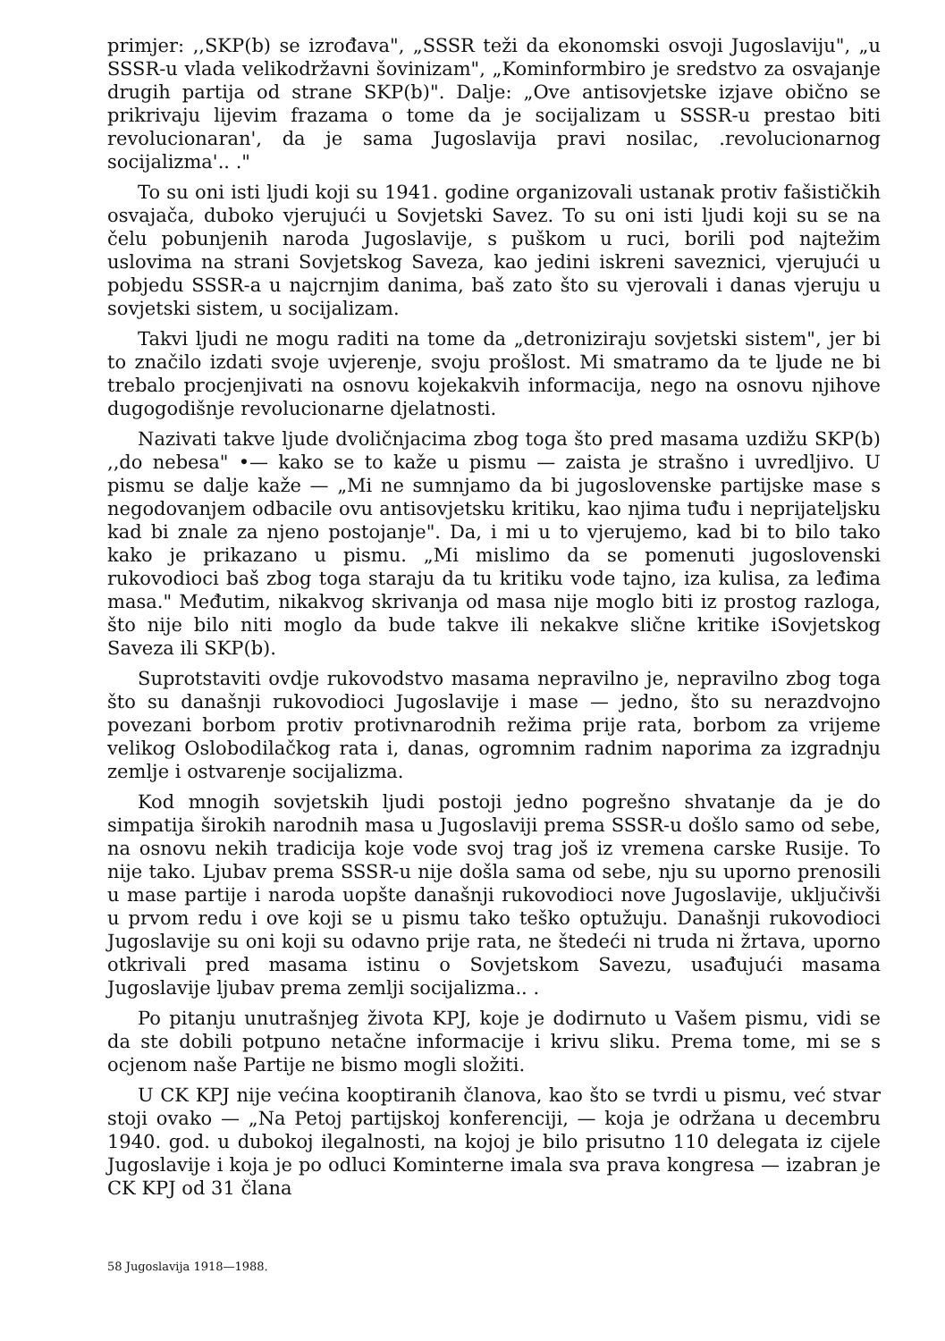primjer: ,,SKP(b) se izrođava", „SSSR teži da ekonomski osvoji Jugoslaviju", „u SSSR-u vlada velikodržavni šovinizam", „Kominformbiro je sredstvo za osvajanje drugih partija od strane SKP(b)". Dalje: „Ove antisovjetske izjave obično se prikrivaju lijevim frazama o tome da je socijalizam u SSSR-u prestao biti revolucionaran', da je sama Jugoslavija pravi nosilac, .revolucionarnog socijalizma'.. ."
To su oni isti ljudi koji su 1941. godine organizovali ustanak protiv fašističkih osvajača, duboko vjerujući u Sovjetski Savez. To su oni isti ljudi koji su se na čelu pobunjenih naroda Jugoslavije, s puškom u ruci, borili pod najtežim uslovima na strani Sovjetskog Saveza, kao jedini iskreni saveznici, vjerujući u pobjedu SSSR-a u najcrnjim danima, baš zato što su vjerovali i danas vjeruju u sovjetski sistem, u socijalizam.
Takvi ljudi ne mogu raditi na tome da „detroniziraju sovjetski sistem", jer bi to značilo izdati svoje uvjerenje, svoju prošlost. Mi smatramo da te ljude ne bi trebalo procjenjivati na osnovu kojekakvih informacija, nego na osnovu njihove dugogodišnje revolucionarne djelatnosti.
Nazivati takve ljude dvoličnjacima zbog toga što pred masama uzdižu SKP(b) ,,do nebesa" •— kako se to kaže u pismu — zaista je strašno i uvredljivo. U pismu se dalje kaže — „Mi ne sumnjamo da bi jugoslovenske partijske mase s negodovanjem odbacile ovu antisovjetsku kritiku, kao njima tuđu i neprijateljsku kad bi znale za njeno postojanje". Da, i mi u to vjerujemo, kad bi to bilo tako kako je prikazano u pismu. „Mi mislimo da se pomenuti jugoslovenski rukovodioci baš zbog toga staraju da tu kritiku vode tajno, iza kulisa, za leđima masa." Međutim, nikakvog skrivanja od masa nije moglo biti iz prostog razloga, što nije bilo niti moglo da bude takve ili nekakve slične kritike iSovjetskog Saveza ili SKP(b).
Suprotstaviti ovdje rukovodstvo masama nepravilno je, nepravilno zbog toga što su današnji rukovodioci Jugoslavije i mase — jedno, što su nerazdvojno povezani borbom protiv protivnarodnih režima prije rata, borbom za vrijeme velikog Oslobodilačkog rata i, danas, ogromnim radnim naporima za izgradnju zemlje i ostvarenje socijalizma.
Kod mnogih sovjetskih ljudi postoji jedno pogrešno shvatanje da je do simpatija širokih narodnih masa u Jugoslaviji prema SSSR-u došlo samo od sebe, na osnovu nekih tradicija koje vode svoj trag još iz vremena carske Rusije. To nije tako. Ljubav prema SSSR-u nije došla sama od sebe, nju su uporno prenosili u mase partije i naroda uopšte današnji rukovodioci nove Jugoslavije, uključivši u prvom redu i ove koji se u pismu tako teško optužuju. Današnji rukovodioci Jugoslavije su oni koji su odavno prije rata, ne štedeći ni truda ni žrtava, uporno otkrivali pred masama istinu o Sovjetskom Savezu, usađujući masama Jugoslavije ljubav prema zemlji socijalizma.. .
Po pitanju unutrašnjeg života KPJ, koje je dodirnuto u Vašem pismu, vidi se da ste dobili potpuno netačne informacije i krivu sliku. Prema tome, mi se s ocjenom naše Partije ne bismo mogli složiti.
U CK KPJ nije većina kooptiranih članova, kao što se tvrdi u pismu, već stvar stoji ovako — „Na Petoj partijskoj konferenciji, — koja je održana u decembru 1940. god. u dubokoj ilegalnosti, na kojoj je bilo prisutno 110 delegata iz cijele Jugoslavije i koja je po odluci Kominterne imala sva prava kongresa — izabran je CK KPJ od 31 člana
58 Jugoslavija 1918—1988.